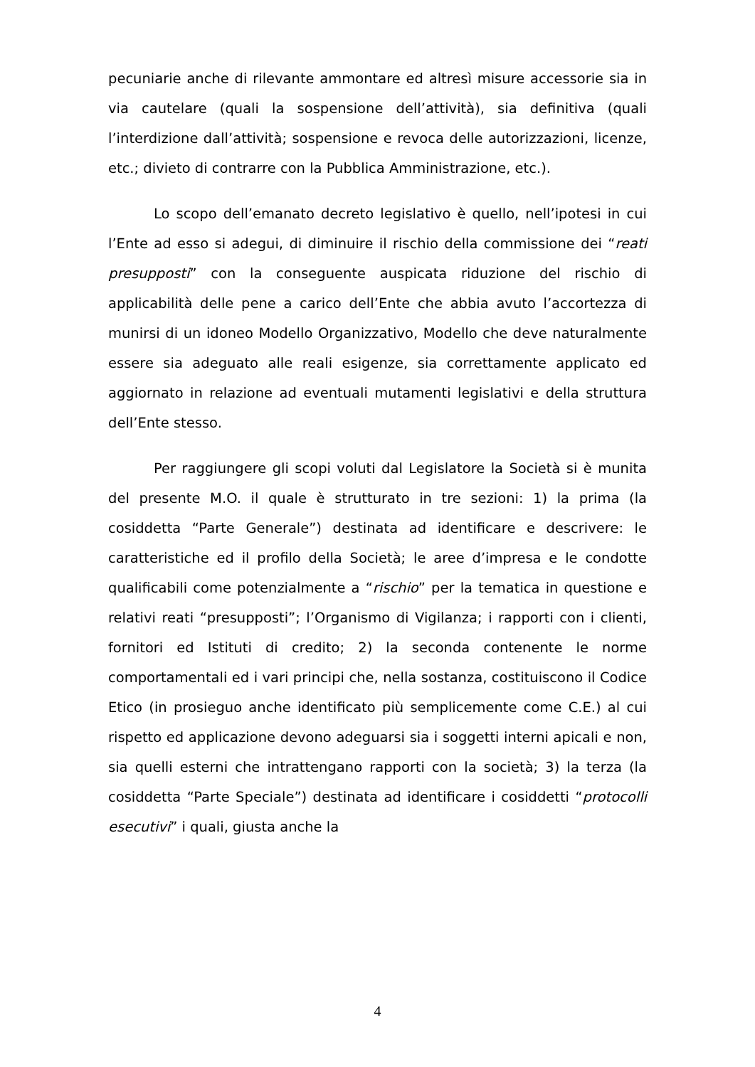pecuniarie anche di rilevante ammontare ed altresì misure accessorie sia in via cautelare (quali la sospensione dell’attività), sia definitiva (quali l’interdizione dall’attività; sospensione e revoca delle autorizzazioni, licenze, etc.; divieto di contrarre con la Pubblica Amministrazione, etc.).
Lo scopo dell’emanato decreto legislativo è quello, nell’ipotesi in cui l’Ente ad esso si adegui, di diminuire il rischio della commissione dei “reati presupposti” con la conseguente auspicata riduzione del rischio di applicabilità delle pene a carico dell’Ente che abbia avuto l’accortezza di munirsi di un idoneo Modello Organizzativo, Modello che deve naturalmente essere sia adeguato alle reali esigenze, sia correttamente applicato ed aggiornato in relazione ad eventuali mutamenti legislativi e della struttura dell’Ente stesso.
Per raggiungere gli scopi voluti dal Legislatore la Società si è munita del presente M.O. il quale è strutturato in tre sezioni: 1) la prima (la cosiddetta “Parte Generale”) destinata ad identificare e descrivere: le caratteristiche ed il profilo della Società; le aree d’impresa e le condotte qualificabili come potenzialmente a “rischio” per la tematica in questione e relativi reati “presupposti”; l’Organismo di Vigilanza; i rapporti con i clienti, fornitori ed Istituti di credito; 2) la seconda contenente le norme comportamentali ed i vari principi che, nella sostanza, costituiscono il Codice Etico (in prosieguo anche identificato più semplicemente come C.E.) al cui rispetto ed applicazione devono adeguarsi sia i soggetti interni apicali e non, sia quelli esterni che intrattengano rapporti con la società; 3) la terza (la cosiddetta “Parte Speciale”) destinata ad identificare i cosiddetti “protocolli esecutivi” i quali, giusta anche la
4